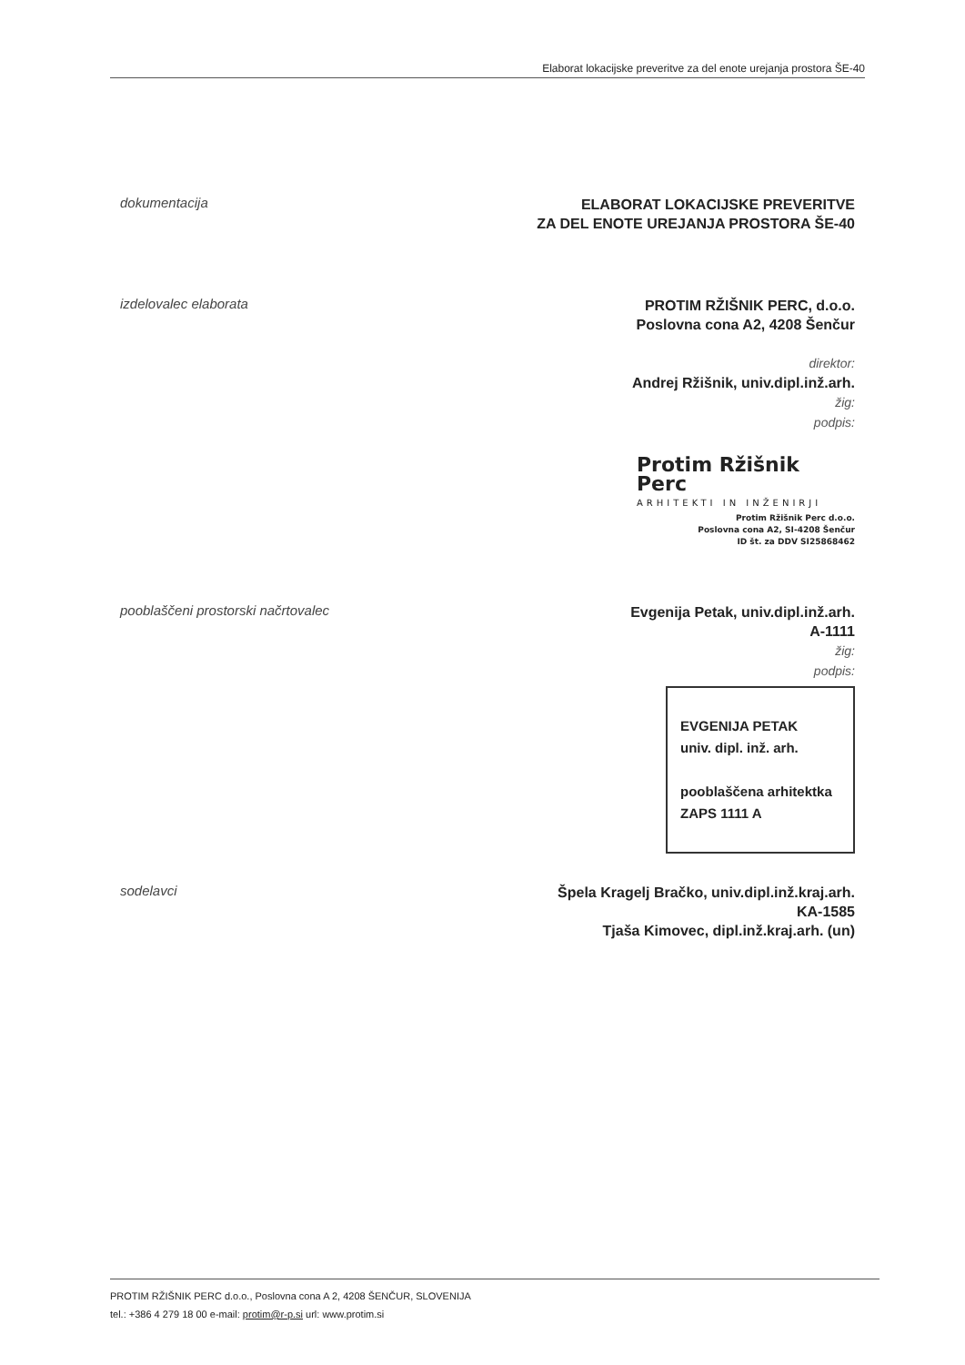Elaborat lokacijske preveritve za del enote urejanja prostora ŠE-40
dokumentacija
ELABORAT LOKACIJSKE PREVERITVE
ZA DEL ENOTE UREJANJA PROSTORA ŠE-40
izdelovalec elaborata
PROTIM RŽIŠNIK PERC, d.o.o.
Poslovna cona A2, 4208 Šenčur
direktor:
Andrej Ržišnik, univ.dipl.inž.arh.
žig:
podpis:
Protim Ržišnik Perc
ARHITEKTI IN INŽENIRJI
Protim Ržišnik Perc d.o.o.
Poslovna cona A2, SI-4208 Šenčur
ID št. za DDV SI25868462
pooblaščeni prostorski načrtovalec
Evgenija Petak, univ.dipl.inž.arh.
A-1111
žig:
podpis:
EVGENIJA PETAK
univ. dipl. inž. arh.
pooblaščena arhitektka
ZAPS 1111 A
sodelavci
Špela Kragelj Bračko, univ.dipl.inž.kraj.arh.
KA-1585
Tjaša Kimovec, dipl.inž.kraj.arh. (un)
PROTIM RŽIŠNIK PERC d.o.o., Poslovna cona A 2, 4208 ŠENČUR, SLOVENIJA
tel.: +386 4 279 18 00 e-mail: protim@r-p.si url: www.protim.si